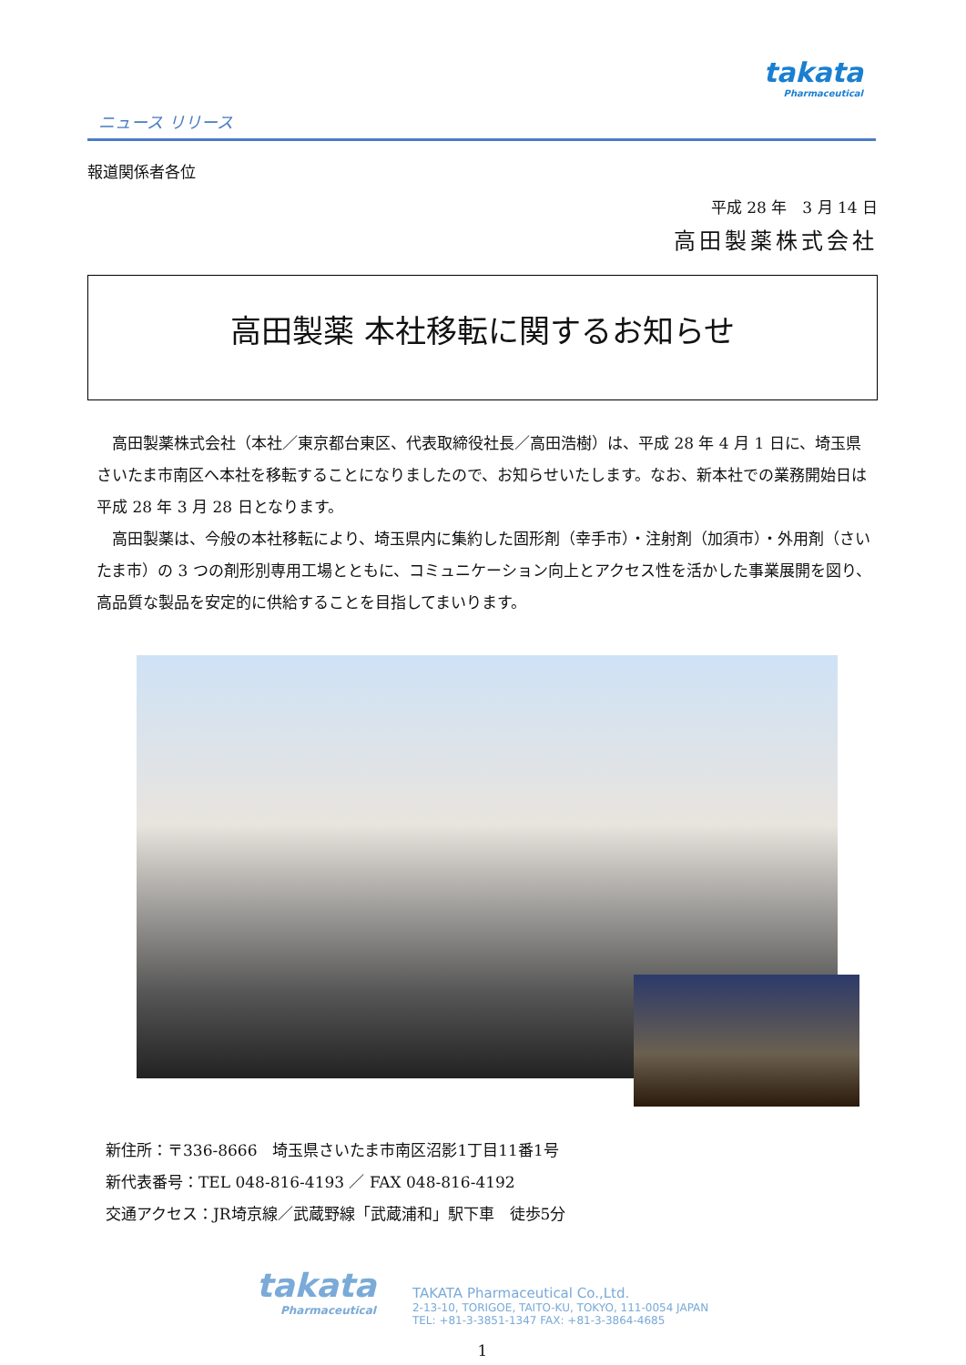ニュース リリース
takata
Pharmaceutical
報道関係者各位
平成 28 年　3 月 14 日
高田製薬株式会社
高田製薬 本社移転に関するお知らせ
　高田製薬株式会社（本社／東京都台東区、代表取締役社長／高田浩樹）は、平成 28 年 4 月 1 日に、埼玉県さいたま市南区へ本社を移転することになりましたので、お知らせいたします。なお、新本社での業務開始日は平成 28 年 3 月 28 日となります。
　高田製薬は、今般の本社移転により、埼玉県内に集約した固形剤（幸手市）・注射剤（加須市）・外用剤（さいたま市）の 3 つの剤形別専用工場とともに、コミュニケーション向上とアクセス性を活かした事業展開を図り、高品質な製品を安定的に供給することを目指してまいります。
新住所：〒336-8666　埼玉県さいたま市南区沼影1丁目11番1号
新代表番号：TEL 048-816-4193 ／ FAX 048-816-4192
交通アクセス：JR埼京線／武蔵野線「武蔵浦和」駅下車　徒歩5分
takata
Pharmaceutical
TAKATA Pharmaceutical Co.,Ltd.
2-13-10, TORIGOE, TAITO-KU, TOKYO, 111-0054 JAPAN
TEL: +81-3-3851-1347 FAX: +81-3-3864-4685
1